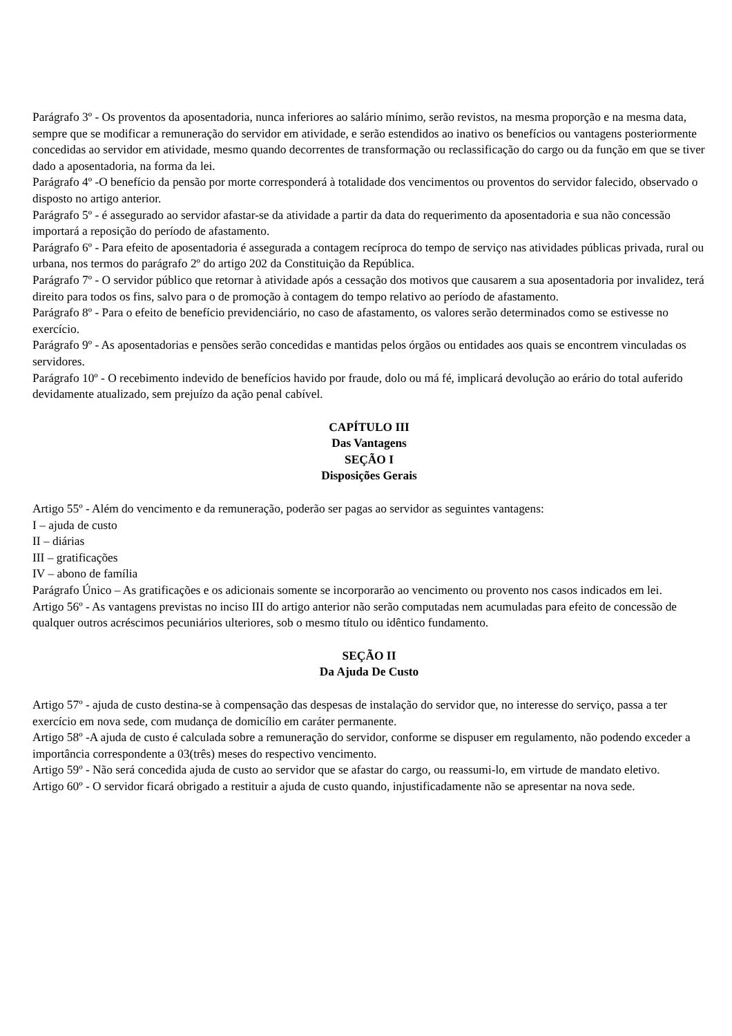Parágrafo 3º - Os proventos da aposentadoria, nunca inferiores ao salário mínimo, serão revistos, na mesma proporção e na mesma data, sempre que se modificar a remuneração do servidor em atividade, e serão estendidos ao inativo os benefícios ou vantagens posteriormente concedidas ao servidor em atividade, mesmo quando decorrentes de transformação ou reclassificação do cargo ou da função em que se tiver dado a aposentadoria, na forma da lei.
Parágrafo 4º -O benefício da pensão por morte corresponderá à totalidade dos vencimentos ou proventos do servidor falecido, observado o disposto no artigo anterior.
Parágrafo 5º - é assegurado ao servidor afastar-se da atividade a partir da data do requerimento da aposentadoria e sua não concessão importará a reposição do período de afastamento.
Parágrafo 6º - Para efeito de aposentadoria é assegurada a contagem recíproca do tempo de serviço nas atividades públicas privada, rural ou urbana, nos termos do parágrafo 2º do artigo 202 da Constituição da República.
Parágrafo 7º - O servidor público que retornar à atividade após a cessação dos motivos que causarem a sua aposentadoria por invalidez, terá direito para todos os fins, salvo para o de promoção à contagem do tempo relativo ao período de afastamento.
Parágrafo 8º - Para o efeito de benefício previdenciário, no caso de afastamento, os valores serão determinados como se estivesse no exercício.
Parágrafo 9º - As aposentadorias e pensões serão concedidas e mantidas pelos órgãos ou entidades aos quais se encontrem vinculadas os servidores.
Parágrafo 10º - O recebimento indevido de benefícios havido por fraude, dolo ou má fé, implicará devolução ao erário do total auferido devidamente atualizado, sem prejuízo da ação penal cabível.
CAPÍTULO III
Das Vantagens
SEÇÃO I
Disposições Gerais
Artigo 55º - Além do vencimento e da remuneração, poderão ser pagas ao servidor as seguintes vantagens:
I – ajuda de custo
II – diárias
III – gratificações
IV – abono de família
Parágrafo Único – As gratificações e os adicionais somente se incorporarão ao vencimento ou provento nos casos indicados em lei.
Artigo 56º - As vantagens previstas no inciso III do artigo anterior não serão computadas nem acumuladas para efeito de concessão de qualquer outros acréscimos pecuniários ulteriores, sob o mesmo título ou idêntico fundamento.
SEÇÃO II
Da Ajuda De Custo
Artigo 57º - ajuda de custo destina-se à compensação das despesas de instalação do servidor que, no interesse do serviço, passa a ter exercício em nova sede, com mudança de domicílio em caráter permanente.
Artigo 58º -A ajuda de custo é calculada sobre a remuneração do servidor, conforme se dispuser em regulamento, não podendo exceder a importância correspondente a 03(três) meses do respectivo vencimento.
Artigo 59º - Não será concedida ajuda de custo ao servidor que se afastar do cargo, ou reassumi-lo, em virtude de mandato eletivo.
Artigo 60º - O servidor ficará obrigado a restituir a ajuda de custo quando, injustificadamente não se apresentar na nova sede.